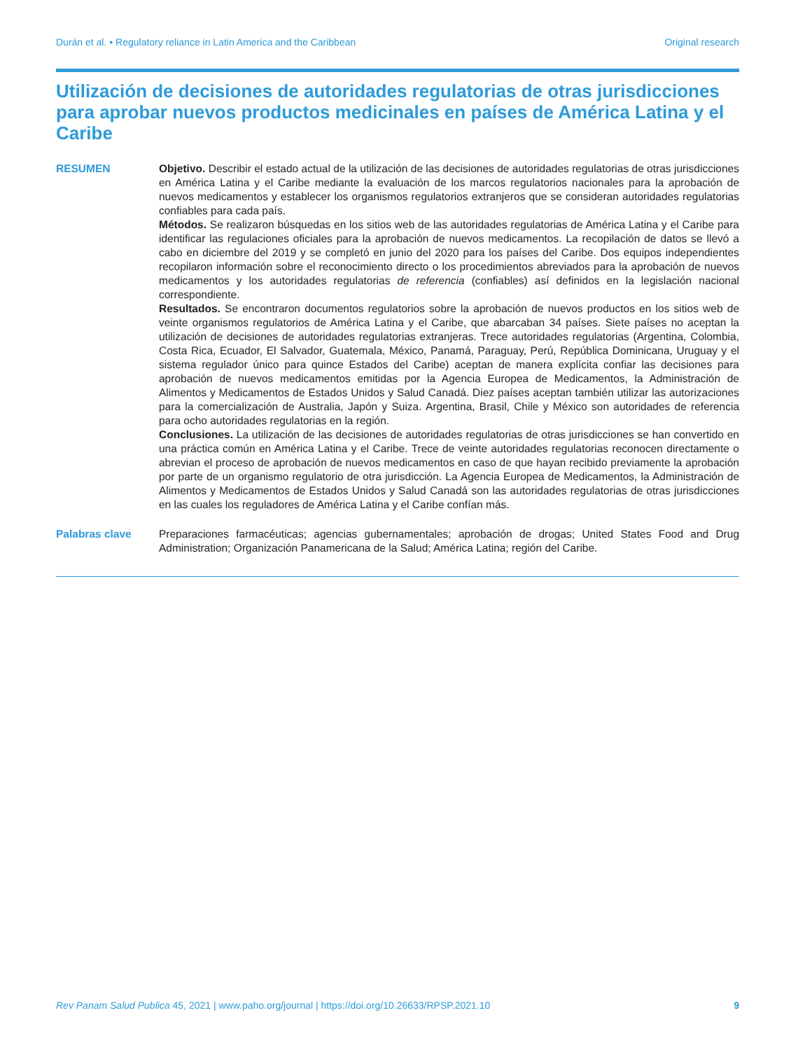Durán et al. • Regulatory reliance in Latin America and the Caribbean Original research
Utilización de decisiones de autoridades regulatorias de otras jurisdicciones para aprobar nuevos productos medicinales en países de América Latina y el Caribe
RESUMEN Objetivo. Describir el estado actual de la utilización de las decisiones de autoridades regulatorias de otras jurisdicciones en América Latina y el Caribe mediante la evaluación de los marcos regulatorios nacionales para la aprobación de nuevos medicamentos y establecer los organismos regulatorios extranjeros que se consideran autoridades regulatorias confiables para cada país.
Métodos. Se realizaron búsquedas en los sitios web de las autoridades regulatorias de América Latina y el Caribe para identificar las regulaciones oficiales para la aprobación de nuevos medicamentos. La recopilación de datos se llevó a cabo en diciembre del 2019 y se completó en junio del 2020 para los países del Caribe. Dos equipos independientes recopilaron información sobre el reconocimiento directo o los procedimientos abreviados para la aprobación de nuevos medicamentos y los autoridades regulatorias de referencia (confiables) así definidos en la legislación nacional correspondiente.
Resultados. Se encontraron documentos regulatorios sobre la aprobación de nuevos productos en los sitios web de veinte organismos regulatorios de América Latina y el Caribe, que abarcaban 34 países. Siete países no aceptan la utilización de decisiones de autoridades regulatorias extranjeras. Trece autoridades regulatorias (Argentina, Colombia, Costa Rica, Ecuador, El Salvador, Guatemala, México, Panamá, Paraguay, Perú, República Dominicana, Uruguay y el sistema regulador único para quince Estados del Caribe) aceptan de manera explícita confiar las decisiones para aprobación de nuevos medicamentos emitidas por la Agencia Europea de Medicamentos, la Administración de Alimentos y Medicamentos de Estados Unidos y Salud Canadá. Diez países aceptan también utilizar las autorizaciones para la comercialización de Australia, Japón y Suiza. Argentina, Brasil, Chile y México son autoridades de referencia para ocho autoridades regulatorias en la región.
Conclusiones. La utilización de las decisiones de autoridades regulatorias de otras jurisdicciones se han convertido en una práctica común en América Latina y el Caribe. Trece de veinte autoridades regulatorias reconocen directamente o abrevian el proceso de aprobación de nuevos medicamentos en caso de que hayan recibido previamente la aprobación por parte de un organismo regulatorio de otra jurisdicción. La Agencia Europea de Medicamentos, la Administración de Alimentos y Medicamentos de Estados Unidos y Salud Canadá son las autoridades regulatorias de otras jurisdicciones en las cuales los reguladores de América Latina y el Caribe confían más.
Palabras clave Preparaciones farmacéuticas; agencias gubernamentales; aprobación de drogas; United States Food and Drug Administration; Organización Panamericana de la Salud; América Latina; región del Caribe.
Rev Panam Salud Publica 45, 2021 | www.paho.org/journal | https://doi.org/10.26633/RPSP.2021.10 9